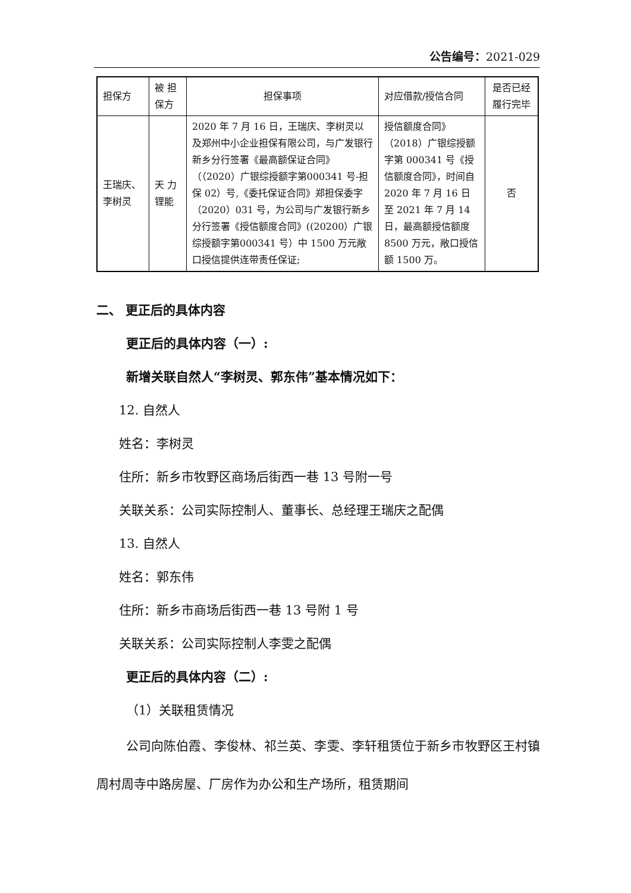公告编号：2021-029
| 担保方 | 被 担 保方 | 担保事项 | 对应借款/授信合同 | 是否已经履行完毕 |
| 王瑞庆、李树灵 | 天 力 锂能 | 2020 年 7 月 16 日，王瑞庆、李树灵以及郑州中小企业担保有限公司，与广发银行新乡分行签署《最高额保证合同》（（2020）广银综授额字第000341 号-担保 02）号,《委托保证合同》郑担保委字（2020）031 号，为公司与广发银行新乡分行签署《授信额度合同》((20200）广银综授额字第000341 号）中 1500 万元敞口授信提供连带责任保证; | 授信额度合同》（2018）广银综授额字第 000341 号《授信额度合同》，时间自 2020 年 7 月 16 日至 2021 年 7 月 14 日，最高额授信额度 8500 万元，敞口授信额 1500 万。 | 否 |
二、 更正后的具体内容
更正后的具体内容（一）:
新增关联自然人“李树灵、郭东伟”基本情况如下：
12. 自然人
姓名：李树灵
住所：新乡市牧野区商场后街西一巷 13 号附一号
关联关系：公司实际控制人、董事长、总经理王瑞庆之配偶
13. 自然人
姓名：郭东伟
住所：新乡市商场后街西一巷 13 号附 1 号
关联关系：公司实际控制人李雯之配偶
更正后的具体内容（二）:
（1）关联租赁情况
公司向陈伯霞、李俊林、祁兰英、李雯、李轩租赁位于新乡市牧野区王村镇周村周寺中路房屋、厂房作为办公和生产场所，租赁期间